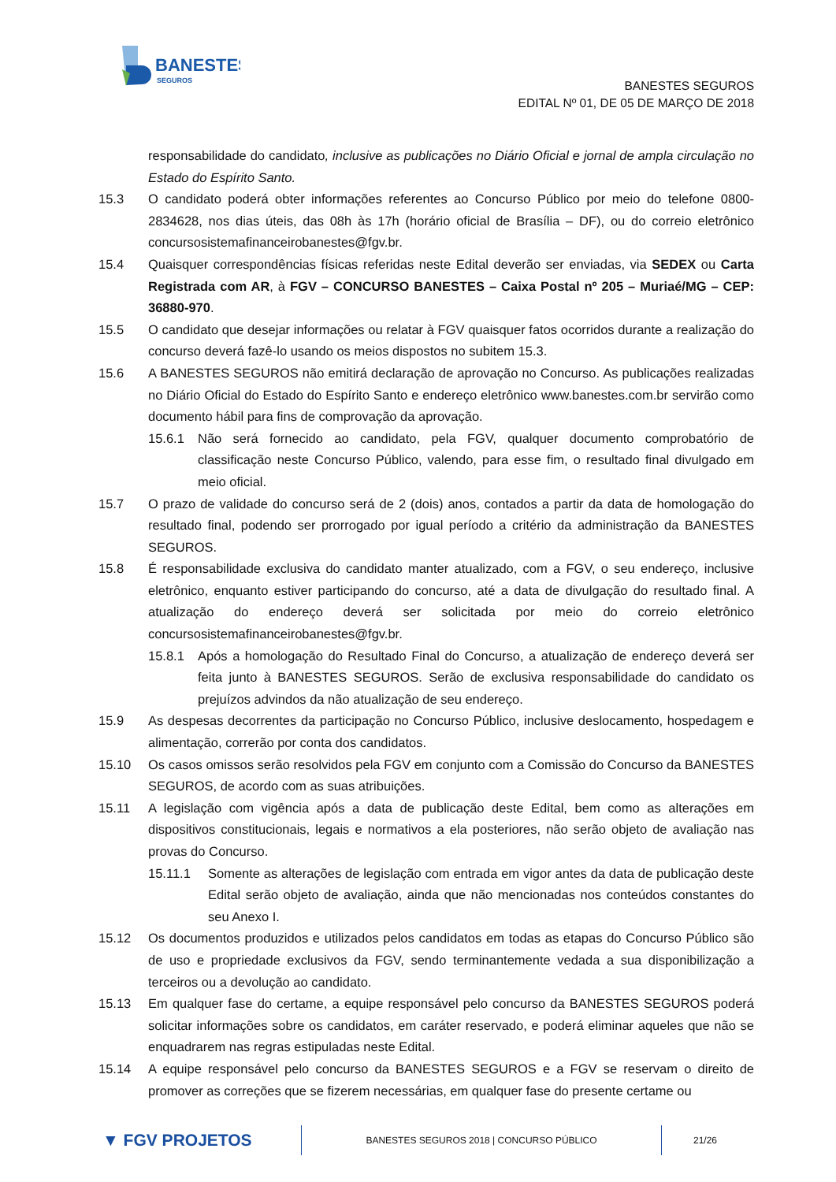BANESTES
SEGUROS
BANESTES SEGUROS
EDITAL Nº 01, DE 05 DE MARÇO DE 2018
responsabilidade do candidato, inclusive as publicações no Diário Oficial e jornal de ampla circulação no Estado do Espírito Santo.
15.3 O candidato poderá obter informações referentes ao Concurso Público por meio do telefone 0800-2834628, nos dias úteis, das 08h às 17h (horário oficial de Brasília – DF), ou do correio eletrônico concursosistemafinanceirobanestes@fgv.br.
15.4 Quaisquer correspondências físicas referidas neste Edital deverão ser enviadas, via SEDEX ou Carta Registrada com AR, à FGV – CONCURSO BANESTES – Caixa Postal nº 205 – Muriaé/MG – CEP: 36880-970.
15.5 O candidato que desejar informações ou relatar à FGV quaisquer fatos ocorridos durante a realização do concurso deverá fazê-lo usando os meios dispostos no subitem 15.3.
15.6 A BANESTES SEGUROS não emitirá declaração de aprovação no Concurso. As publicações realizadas no Diário Oficial do Estado do Espírito Santo e endereço eletrônico www.banestes.com.br servirão como documento hábil para fins de comprovação da aprovação.
15.6.1 Não será fornecido ao candidato, pela FGV, qualquer documento comprobatório de classificação neste Concurso Público, valendo, para esse fim, o resultado final divulgado em meio oficial.
15.7 O prazo de validade do concurso será de 2 (dois) anos, contados a partir da data de homologação do resultado final, podendo ser prorrogado por igual período a critério da administração da BANESTES SEGUROS.
15.8 É responsabilidade exclusiva do candidato manter atualizado, com a FGV, o seu endereço, inclusive eletrônico, enquanto estiver participando do concurso, até a data de divulgação do resultado final. A atualização do endereço deverá ser solicitada por meio do correio eletrônico concursosistemafinanceirobanestes@fgv.br.
15.8.1 Após a homologação do Resultado Final do Concurso, a atualização de endereço deverá ser feita junto à BANESTES SEGUROS. Serão de exclusiva responsabilidade do candidato os prejuízos advindos da não atualização de seu endereço.
15.9 As despesas decorrentes da participação no Concurso Público, inclusive deslocamento, hospedagem e alimentação, correrão por conta dos candidatos.
15.10 Os casos omissos serão resolvidos pela FGV em conjunto com a Comissão do Concurso da BANESTES SEGUROS, de acordo com as suas atribuições.
15.11 A legislação com vigência após a data de publicação deste Edital, bem como as alterações em dispositivos constitucionais, legais e normativos a ela posteriores, não serão objeto de avaliação nas provas do Concurso.
15.11.1 Somente as alterações de legislação com entrada em vigor antes da data de publicação deste Edital serão objeto de avaliação, ainda que não mencionadas nos conteúdos constantes do seu Anexo I.
15.12 Os documentos produzidos e utilizados pelos candidatos em todas as etapas do Concurso Público são de uso e propriedade exclusivos da FGV, sendo terminantemente vedada a sua disponibilização a terceiros ou a devolução ao candidato.
15.13 Em qualquer fase do certame, a equipe responsável pelo concurso da BANESTES SEGUROS poderá solicitar informações sobre os candidatos, em caráter reservado, e poderá eliminar aqueles que não se enquadrarem nas regras estipuladas neste Edital.
15.14 A equipe responsável pelo concurso da BANESTES SEGUROS e a FGV se reservam o direito de promover as correções que se fizerem necessárias, em qualquer fase do presente certame ou
▼ FGV PROJETOS
BANESTES SEGUROS 2018 | CONCURSO PÚBLICO
21/26